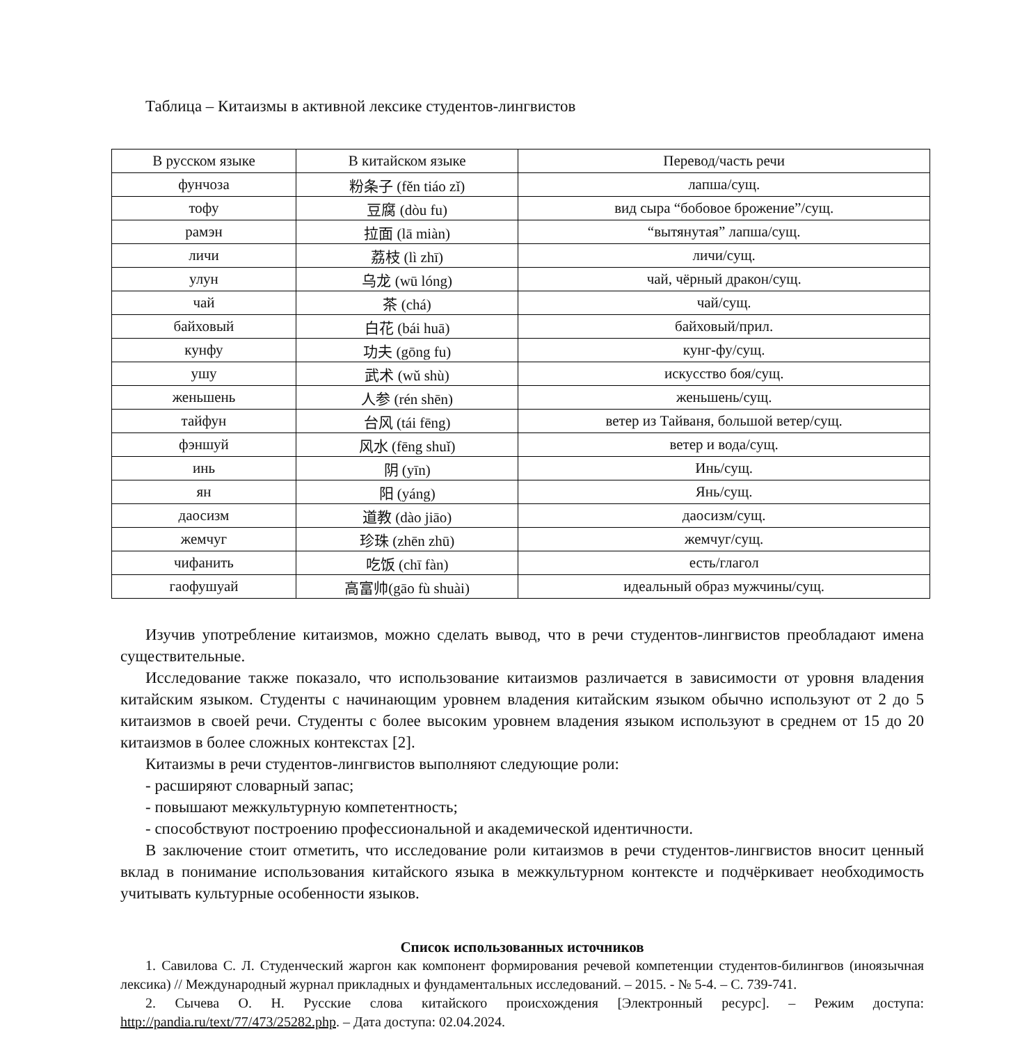Таблица – Китаизмы в активной лексике студентов-лингвистов
| В русском языке | В китайском языке | Перевод/часть речи |
| --- | --- | --- |
| фунчоза | 粉条子 (fěn tiáo zǐ) | лапша/сущ. |
| тофу | 豆腐 (dòu fu) | вид сыра “бобовое брожение”/сущ. |
| рамэн | 拉面 (lā miàn) | “вытянутая” лапша/сущ. |
| личи | 荔枝 (lì zhī) | личи/сущ. |
| улун | 乌龙 (wū lóng) | чай, чёрный дракон/сущ. |
| чай | 茶 (chá) | чай/сущ. |
| байховый | 白花 (bái huā) | байховый/прил. |
| кунфу | 功夫 (gōng fu) | кунг-фу/сущ. |
| ушу | 武术 (wǔ shù) | искусство боя/сущ. |
| женьшень | 人参 (rén shēn) | женьшень/сущ. |
| тайфун | 台风 (tái fēng) | ветер из Тайваня, большой ветер/сущ. |
| фэншуй | 风水 (fēng shuǐ) | ветер и вода/сущ. |
| инь | 阴 (yīn) | Инь/сущ. |
| ян | 阳 (yáng) | Янь/сущ. |
| даосизм | 道教 (dào jiāo) | даосизм/сущ. |
| жемчуг | 珍珠 (zhēn zhū) | жемчуг/сущ. |
| чифанить | 吃饭 (chī fàn) | есть/глагол |
| гаофушуай | 高富帅(gāo fù shuài) | идеальный образ мужчины/сущ. |
Изучив употребление китаизмов, можно сделать вывод, что в речи студентов-лингвистов преобладают имена существительные.
Исследование также показало, что использование китаизмов различается в зависимости от уровня владения китайским языком. Студенты с начинающим уровнем владения китайским языком обычно используют от 2 до 5 китаизмов в своей речи. Студенты с более высоким уровнем владения языком используют в среднем от 15 до 20 китаизмов в более сложных контекстах [2].
Китаизмы в речи студентов-лингвистов выполняют следующие роли:
- расширяют словарный запас;
- повышают межкультурную компетентность;
- способствуют построению профессиональной и академической идентичности.
В заключение стоит отметить, что исследование роли китаизмов в речи студентов-лингвистов вносит ценный вклад в понимание использования китайского языка в межкультурном контексте и подчёркивает необходимость учитывать культурные особенности языков.
Список использованных источников
1. Савилова С. Л. Студенческий жаргон как компонент формирования речевой компетенции студентов-билингвов (иноязычная лексика) // Международный журнал прикладных и фундаментальных исследований. – 2015. - № 5-4. – С. 739-741.
2. Сычева О. Н. Русские слова китайского происхождения [Электронный ресурс]. – Режим доступа: http://pandia.ru/text/77/473/25282.php. – Дата доступа: 02.04.2024.